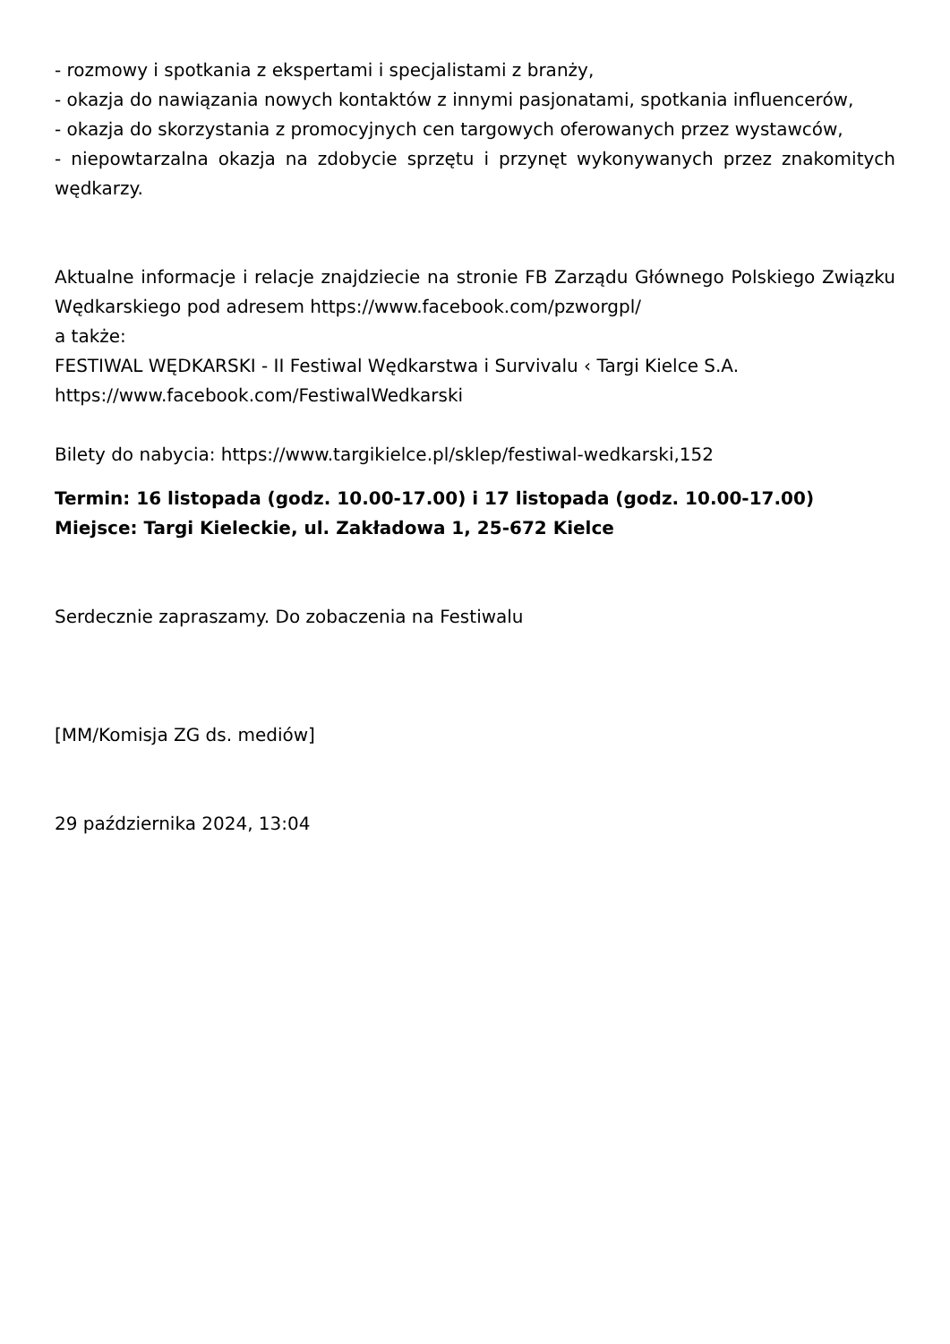- rozmowy i spotkania z ekspertami i specjalistami z branży,
- okazja do nawiązania nowych kontaktów z innymi pasjonatami, spotkania influencerów,
- okazja do skorzystania z promocyjnych cen targowych oferowanych przez wystawców,
- niepowtarzalna okazja na zdobycie sprzętu i przynęt wykonywanych przez znakomitych wędkarzy.
Aktualne informacje i relacje znajdziecie na stronie FB Zarządu Głównego Polskiego Związku Wędkarskiego pod adresem https://www.facebook.com/pzworgpl/
a także:
FESTIWAL WĘDKARSKI - II Festiwal Wędkarstwa i Survivalu ‹ Targi Kielce S.A.
https://www.facebook.com/FestiwalWedkarski
Bilety do nabycia: https://www.targikielce.pl/sklep/festiwal-wedkarski,152
Termin: 16 listopada (godz. 10.00-17.00) i 17 listopada (godz. 10.00-17.00)
Miejsce: Targi Kieleckie, ul. Zakładowa 1, 25-672 Kielce
Serdecznie zapraszamy. Do zobaczenia na Festiwalu
[MM/Komisja ZG ds. mediów]
29 października 2024, 13:04